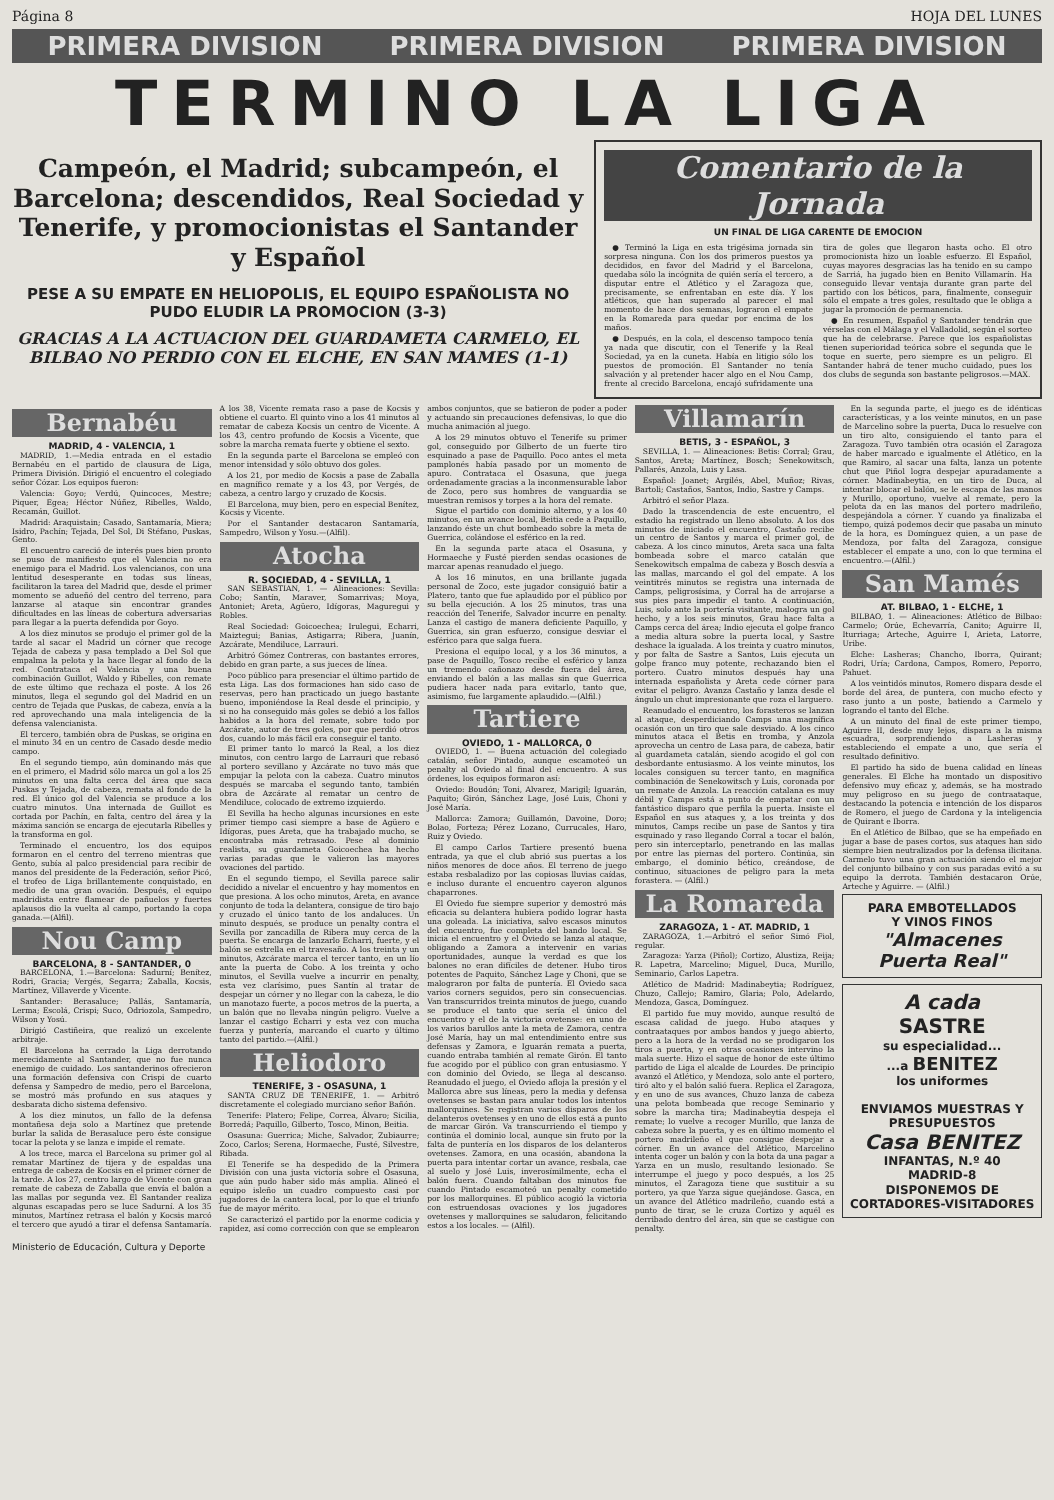Página 8 HOJA DEL LUNES
PRIMERA DIVISION PRIMERA DIVISION PRIMERA DIVISION
TERMINO LA LIGA
Campeón, el Madrid; subcampeón, el Barcelona; descendidos, Real Sociedad y Tenerife, y promocionistas el Santander y Español
PESE A SU EMPATE EN HELIOPOLIS, EL EQUIPO ESPAÑOLISTA NO PUDO ELUDIR LA PROMOCION (3-3)
GRACIAS A LA ACTUACION DEL GUARDAMETA CARMELO, EL BILBAO NO PERDIO CON EL ELCHE, EN SAN MAMES (1-1)
Comentario de la Jornada
UN FINAL DE LIGA CARENTE DE EMOCION
● Terminó la Liga en esta trigésima jornada sin sorpresa ninguna. Con los dos primeros puestos ya decididos, en favor del Madrid y el Barcelona, quedaba sólo la incógnita de quién sería el tercero, a disputar entre el Atlético y el Zaragoza que, precisamente, se enfrentaban en este día. Y los atléticos, que han superado al parecer el mal momento de hace dos semanas, lograron el empate en la Romareda para quedar por encima de los maños.
● Después, en la cola, el descenso tampoco tenía ya nada que discutir, con el Tenerife y la Real Sociedad, ya en la cuneta. Había en litigio sólo los puestos de promoción. El Santander no tenía salvación y al pretender hacer algo en el Nou Camp, frente al crecido Barcelona, encajó sufridamente una tira de goles que llegaron hasta ocho. El otro promocionista hizo un loable esfuerzo. El Español, cuyas mayores desgracias las ha tenido en su campo de Sarriá, ha jugado bien en Benito Villamarín. Ha conseguido llevar ventaja durante gran parte del partido con los béticos, para, finalmente, conseguir sólo el empate a tres goles, resultado que le obliga a jugar la promoción de permanencia.
● En resumen, Español y Santander tendrán que vérselas con el Málaga y el Valladolid, según el sorteo que ha de celebrarse. Parece que los españolistas tienen superioridad teórica sobre el segunda que le toque en suerte, pero siempre es un peligro. El Santander habrá de tener mucho cuidado, pues los dos clubs de segunda son bastante peligrosos.—MAX.
Bernabéu
MADRID, 4 - VALENCIA, 1
MADRID, 1.—Media entrada en el estadio Bernabéu en el partido de clausura de Liga, Primera División. Dirigió el encuentro el colegiado señor Cózar. Los equipos fueron:
Valencia: Goyo; Verdú, Quincoces, Mestre; Piquer, Egea; Héctor Núñez, Ribelles, Waldo, Recamán, Guillot.
Madrid: Araquistain; Casado, Santamaría, Miera; Isidro, Pachín; Tejada, Del Sol, Di Stéfano, Puskas, Gento.
El encuentro careció de interés pues bien pronto se puso de manifiesto que el Valencia no era enemigo para el Madrid. Los valencianos, con una lentitud desesperante en todas sus líneas, facilitaron la tarea del Madrid que, desde el primer momento se adueñó del centro del terreno, para lanzarse al ataque sin encontrar grandes dificultades en las líneas de cobertura adversarias para llegar a la puerta defendida por Goyo.
A los diez minutos se produjo el primer gol de la tarde al sacar el Madrid un córner que recoge Tejada de cabeza y pasa templado a Del Sol que empalma la pelota y la hace llegar al fondo de la red. Contrataca el Valencia y una buena combinación Guillot, Waldo y Ribelles, con remate de este último que rechaza el poste. A los 26 minutos, llega el segundo gol del Madrid en un centro de Tejada que Puskas, de cabeza, envía a la red aprovechando una mala inteligencia de la defensa valencianista.
El tercero, también obra de Puskas, se origina en el minuto 34 en un centro de Casado desde medio campo.
En el segundo tiempo, aún dominando más que en el primero, el Madrid sólo marca un gol a los 25 minutos en una falta cerca del área que saca Puskas y Tejada, de cabeza, remata al fondo de la red. El único gol del Valencia se produce a los cuatro minutos. Una internada de Guillot es cortada por Pachín, en falta, centro del área y la máxima sanción se encarga de ejecutarla Ribelles y la transforma en gol.
Terminado el encuentro, los dos equipos formaron en el centro del terreno mientras que Gento, subía al palco presidencial para recibir de manos del presidente de la Federación, señor Picó, el trofeo de Liga brillantemente conquistado, en medio de una gran ovación. Después, el equipo madridista entre flamear de pañuelos y fuertes aplausos dio la vuelta al campo, portando la copa ganada.—(Alfil).
Nou Camp
BARCELONA, 8 - SANTANDER, 0
BARCELONA, 1.—Barcelona: Sadurní; Benítez, Rodri, Gracia; Vergés, Segarra; Zaballa, Kocsis, Martínez, Villaverde y Vicente.
Santander: Berasaluce; Pallás, Santamaría, Lerma; Escolá, Crispi; Suco, Odriozola, Sampedro, Wilson y Yosú.
Dirigió Castiñeira, que realizó un excelente arbitraje.
El Barcelona ha cerrado la Liga derrotando merecidamente al Santander, que no fue nunca enemigo de cuidado. Los santanderinos ofrecieron una formación defensiva con Crispi de cuarto defensa y Sampedro de medio, pero el Barcelona, se mostró más profundo en sus ataques y desbarata dicho sistema defensivo.
A los diez minutos, un fallo de la defensa montañesa deja solo a Martínez que pretende burlar la salida de Berasaluce pero éste consigue tocar la pelota y se lanza e impide el remate.
A los trece, marca el Barcelona su primer gol al rematar Martínez de tijera y de espaldas una entrega de cabeza de Kocsis en el primer córner de la tarde. A los 27, centro largo de Vicente con gran remate de cabeza de Zaballa que envía el balón a las mallas por segunda vez. El Santander realiza algunas escapadas pero se luce Sadurní. A los 35 minutos, Martínez retrasa el balón y Kocsis marcó el tercero que ayudó a tirar el defensa Santamaría. A los 38, Vicente remata raso a pase de Kocsis y obtiene el cuarto. El quinto vino a los 41 minutos al rematar de cabeza Kocsis un centro de Vicente. A los 43, centro profundo de Kocsis a Vicente, que sobre la marcha remata fuerte y obtiene el sexto.
En la segunda parte el Barcelona se empleó con menor intensidad y sólo obtuvo dos goles.
A los 21, por medio de Kocsis a pase de Zaballa en magnífico remate y a los 43, por Vergés, de cabeza, a centro largo y cruzado de Kocsis.
El Barcelona, muy bien, pero en especial Benítez, Kocsis y Vicente.
Por el Santander destacaron Santamaría, Sampedro, Wilson y Yosu.—(Alfil).
Atocha
R. SOCIEDAD, 4 - SEVILLA, 1
SAN SEBASTIAN, 1. — Alineaciones: Sevilla: Cobo; Santín, Maraver, Somarrivas; Moya, Antoniet; Areta, Agüero, Idígoras, Maguregui y Robles.
Real Sociedad: Goicoechea; Irulegui, Echarri, Maiztegui; Banias, Astigarra; Ribera, Juanín, Azcárate, Mendiluce, Larrauri.
Arbitró Gómez Contreras, con bastantes errores, debido en gran parte, a sus jueces de línea.
Poco público para presenciar el último partido de esta Liga. Las dos formaciones han sido caso de reservas, pero han practicado un juego bastante bueno, imponiéndose la Real desde el principio, y si no ha conseguido más goles se debió a los fallos habidos a la hora del remate, sobre todo por Azcárate, autor de tres goles, por que perdió otros dos, cuando lo más fácil era conseguir el tanto.
El primer tanto lo marcó la Real, a los diez minutos, con centro largo de Larrauri que rebasó al portero sevillano y Azcárate no tuvo más que empujar la pelota con la cabeza. Cuatro minutos después se marcaba el segundo tanto, también obra de Azcárate al rematar un centro de Mendiluce, colocado de extremo izquierdo.
El Sevilla ha hecho algunas incursiones en este primer tiempo casi siempre a base de Agüero e Idígoras, pues Areta, que ha trabajado mucho, se encontraba más retrasado. Pese al dominio realista, su guardameta Goicoechea ha hecho varias paradas que le valieron las mayores ovaciones del partido.
En el segundo tiempo, el Sevilla parece salir decidido a nivelar el encuentro y hay momentos en que presiona. A los ocho minutos, Areta, en avance conjunto de toda la delantera, consigue de tiro bajo y cruzado el único tanto de los andaluces. Un minuto después, se produce un penalty contra el Sevilla por zancadilla de Ribera muy cerca de la puerta. Se encarga de lanzarlo Echarri, fuerte, y el balón se estrella en el travesaño. A los treinta y un minutos, Azcárate marca el tercer tanto, en un lío ante la puerta de Cobo. A los treinta y ocho minutos, el Sevilla vuelve a incurrir en penalty, esta vez clarísimo, pues Santín al tratar de despejar un córner y no llegar con la cabeza, le dio un manotazo fuerte, a pocos metros de la puerta, a un balón que no llevaba ningún peligro. Vuelve a lanzar el castigo Echarri y esta vez con mucha fuerza y puntería, marcando el cuarto y último tanto del partido.—(Alfil.)
Heliodoro
TENERIFE, 3 - OSASUNA, 1
SANTA CRUZ DE TENERIFE, 1. — Arbitró discretamente el colegiado murciano señor Bañón.
Tenerife: Platero; Felipe, Correa, Álvaro; Sicilia, Borredá; Paquillo, Gilberto, Tosco, Minon, Beitia.
Osasuna: Guerrica; Miche, Salvador, Zubiaurre; Zoco, Carlos; Serena, Hormaeche, Fusté, Silvestre, Ribada.
El Tenerife se ha despedido de la Primera División con una justa victoria sobre el Osasuna, que aún pudo haber sido más amplia. Alineó el equipo isleño un cuadro compuesto casi por jugadores de la cantera local, por lo que el triunfo fue de mayor mérito.
Se caracterizó el partido por la enorme codicia y rapidez, así como corrección con que se emplearon ambos conjuntos, que se batieron de poder a poder y actuando sin precauciones defensivas, lo que dio mucha animación al juego.
A los 29 minutos obtuvo el Tenerife su primer gol, conseguido por Gilberto de un fuerte tiro esquinado a pase de Paquillo. Poco antes el meta pamplonés había pasado por un momento de apuro. Contrataca el Osasuna, que juega ordenadamente gracias a la inconmensurable labor de Zoco, pero sus hombres de vanguardia se muestran remisos y torpes a la hora del remate.
Sigue el partido con dominio alterno, y a los 40 minutos, en un avance local, Beitia cede a Paquillo, lanzando éste un chut bombeado sobre la meta de Guerrica, colándose el esférico en la red.
En la segunda parte ataca el Osasuna, y Hormaeche y Fusté pierden sendas ocasiones de marcar apenas reanudado el juego.
A los 16 minutos, en una brillante jugada personal de Zoco, este jugador consiguió batir a Platero, tanto que fue aplaudido por el público por su bella ejecución. A los 25 minutos, tras una reacción del Tenerife, Salvador incurre en penalty. Lanza el castigo de manera deficiente Paquillo, y Guerrica, sin gran esfuerzo, consigue desviar el esférico para que salga fuera.
Presiona el equipo local, y a los 36 minutos, a pase de Paquillo, Tosco recibe el esférico y lanza un tremendo cañonazo desde fuera del área, enviando el balón a las mallas sin que Guerrica pudiera hacer nada para evitarlo, tanto que, asimismo, fue largamente aplaudido.—(Alfil.)
Tartiere
OVIEDO, 1 - MALLORCA, 0
OVIEDO, 1. — Buena actuación del colegiado catalán, señor Pintado, aunque escamoteó un penalty al Oviedo al final del encuentro. A sus órdenes, los equipos formaron así:
Oviedo: Boudón; Toni, Alvarez, Marigil; Iguarán, Paquito; Girón, Sánchez Lage, José Luis, Choni y José María.
Mallorca: Zamora; Guillamón, Davoine, Doro; Bolao, Forteza; Pérez Lozano, Currucales, Haro, Ruiz y Oviedo.
El campo Carlos Tartiere presentó buena entrada, ya que el club abrió sus puertas a los niños menores de doce años. El terreno de juego estaba resbaladizo por las copiosas lluvias caídas, e incluso durante el encuentro cayeron algunos chaparrones.
El Oviedo fue siempre superior y demostró más eficacia su delantera hubiera podido lograr hasta una goleada. La iniciativa, salvo escasos minutos del encuentro, fue completa del bando local. Se inicia el encuentro y el Oviedo se lanza al ataque, obligando a Zamora a intervenir en varias oportunidades, aunque la verdad es que los balones no eran difíciles de detener. Hubo tiros potentes de Paquito, Sánchez Lage y Choni, que se malograron por falta de puntería. El Oviedo saca varios corners seguidos, pero sin consecuencias. Van transcurridos treinta minutos de juego, cuando se produce el tanto que sería el único del encuentro y el de la victoria ovetense: en uno de los varios barullos ante la meta de Zamora, centra José María, hay un mal entendimiento entre sus defensas y Zamora, e Iguarán remata a puerta, cuando entraba también al remate Girón. El tanto fue acogido por el público con gran entusiasmo. Y con dominio del Oviedo, se llega al descanso. Reanudado el juego, el Oviedo afloja la presión y el Mallorca abre sus líneas, pero la media y defensa ovetenses se bastan para anular todos los intentos mallorquines. Se registran varios disparos de los delanteros ovetenses y en uno de ellos está a punto de marcar Girón. Va transcurriendo el tiempo y continúa el dominio local, aunque sin fruto por la falta de puntería en los disparos de los delanteros ovetenses. Zamora, en una ocasión, abandona la puerta para intentar cortar un avance, resbala, cae al suelo y José Luis, inverosímilmente, echa el balón fuera. Cuando faltaban dos minutos fue cuando Pintado escamoteó un penalty cometido por los mallorquines. El público acogió la victoria con estruendosas ovaciones y los jugadores ovetenses y mallorquines se saludaron, felicitando estos a los locales. — (Alfil).
Villamarín
BETIS, 3 - ESPAÑOL, 3
SEVILLA, 1. — Alineaciones: Betis: Corral; Grau, Santos, Areta; Martínez, Bosch; Senekowitsch, Pallarés, Anzola, Luis y Lasa.
Español: Joanet; Argilés, Abel, Muñoz; Rivas, Bartoli; Castaños, Santos, Indio, Sastre y Camps.
Arbitró el señor Plaza.
Dado la trascendencia de este encuentro, el estadio ha registrado un lleno absoluto. A los dos minutos de iniciado el encuentro, Castaño recibe un centro de Santos y marca el primer gol, de cabeza. A los cinco minutos, Areta saca una falta bombeada sobre el marco catalán que Senekowitsch empalma de cabeza y Bosch desvía a las mallas, marcando el gol del empate. A los veintitrés minutos se registra una internada de Camps, peligrosísima, y Corral ha de arrojarse a sus pies para impedir el tanto. A continuación, Luis, solo ante la portería visitante, malogra un gol hecho, y a los seis minutos, Grau hace falta a Camps cerca del área; Indio ejecuta el golpe franco a media altura sobre la puerta local, y Sastre deshace la igualada. A los treinta y cuatro minutos, y por falta de Sastre a Santos, Luis ejecuta un golpe franco muy potente, rechazando bien el portero. Cuatro minutos después hay una internada españolista y Areta cede córner para evitar el peligro. Avanza Castaño y lanza desde el ángulo un chut impresionante que roza el larguero.
Reanudado el encuentro, los forasteros se lanzan al ataque, desperdiciando Camps una magnífica ocasión con un tiro que sale desviado. A los cinco minutos ataca el Betis en tromba, y Anzola aprovecha un centro de Lasa para, de cabeza, batir al guardameta catalán, siendo acogido el gol con desbordante entusiasmo. A los veinte minutos, los locales consiguen su tercer tanto, en magnífica combinación de Senekowitsch y Luis, coronada por un remate de Anzola. La reacción catalana es muy débil y Camps está a punto de empatar con un fantástico disparo que perfila la puerta. Insiste el Español en sus ataques y, a los treinta y dos minutos, Camps recibe un pase de Santos y tira esquinado y raso llegando Corral a tocar el balón, pero sin interceptarlo, penetrando en las mallas por entre las piernas del portero. Continúa, sin embargo, el dominio bético, creándose, de continuo, situaciones de peligro para la meta forastera. — (Alfil.)
La Romareda
ZARAGOZA, 1 - AT. MADRID, 1
ZARAGOZA, 1.—Arbitró el señor Simó Fiol, regular.
Zaragoza: Yarza (Piñol); Cortizo, Alustiza, Reija; R. Lapetra, Marcelino; Miguel, Duca, Murillo, Seminario, Carlos Lapetra.
Atlético de Madrid: Madinabeytia; Rodríguez, Chuzo, Callejo; Ramiro, Glaria; Polo, Adelardo, Mendoza, Gasca, Domínguez.
El partido fue muy movido, aunque resultó de escasa calidad de juego. Hubo ataques y contraataques por ambos bandos y juego abierto, pero a la hora de la verdad no se prodigaron los tiros a puerta, y en otras ocasiones intervino la mala suerte. Hizo el saque de honor de este último partido de Liga el alcalde de Lourdes. De principio avanzó el Atlético, y Mendoza, solo ante el portero, tiró alto y el balón salió fuera. Replica el Zaragoza, y en uno de sus avances, Chuzo lanza de cabeza una pelota bombeada que recoge Seminario y sobre la marcha tira; Madinabeytia despeja el remate; lo vuelve a recoger Murillo, que lanza de cabeza sobre la puerta, y es en último momento el portero madrileño el que consigue despejar a córner. En un avance del Atlético, Marcelino intenta coger un balón y con la bota da una pagar a Yarza en un muslo, resultando lesionado. Se interrumpe el juego y poco después, a los 25 minutos, el Zaragoza tiene que sustituir a su portero, ya que Yarza sigue quejándose. Gasca, en un avance del Atlético madrileño, cuando está a punto de tirar, se le cruza Cortizo y aquél es derribado dentro del área, sin que se castigue con penalty.
En la segunda parte, el juego es de idénticas características, y a los veinte minutos, en un pase de Marcelino sobre la puerta, Duca lo resuelve con un tiro alto, consiguiendo el tanto para el Zaragoza. Tuvo también otra ocasión el Zaragoza de haber marcado e igualmente el Atlético, en la que Ramiro, al sacar una falta, lanza un potente chut que Piñol logra despejar apuradamente a córner. Madinabeytia, en un tiro de Duca, al intentar blocar el balón, se le escapa de las manos y Murillo, oportuno, vuelve al remate, pero la pelota da en las manos del portero madrileño, despejándola a córner. Y cuando ya finalizaba el tiempo, quizá podemos decir que pasaba un minuto de la hora, es Domínguez quien, a un pase de Mendoza, por falta del Zaragoza, consigue establecer el empate a uno, con lo que termina el encuentro.—(Alfil.)
San Mamés
AT. BILBAO, 1 - ELCHE, 1
BILBAO, 1. — Alineaciones: Atlético de Bilbao: Carmelo; Orúe, Echevarría, Canito; Aguirre II, Iturriaga; Arteche, Aguirre I, Arieta, Latorre, Uribe.
Elche: Lasheras; Chancho, Iborra, Quirant; Rodri, Uría; Cardona, Campos, Romero, Peporro, Pahuet.
A los veintidós minutos, Romero dispara desde el borde del área, de puntera, con mucho efecto y raso junto a un poste, batiendo a Carmelo y logrando el tanto del Elche.
A un minuto del final de este primer tiempo, Aguirre II, desde muy lejos, dispara a la misma escuadra, sorprendiendo a Lasheras y estableciendo el empate a uno, que sería el resultado definitivo.
El partido ha sido de buena calidad en líneas generales. El Elche ha montado un dispositivo defensivo muy eficaz y, además, se ha mostrado muy peligroso en su juego de contraataque, destacando la potencia e intención de los disparos de Romero, el juego de Cardona y la inteligencia de Quirant e Iborra.
En el Atlético de Bilbao, que se ha empeñado en jugar a base de pases cortos, sus ataques han sido siempre bien neutralizados por la defensa ilicitana. Carmelo tuvo una gran actuación siendo el mejor del conjunto bilbaíno y con sus paradas evitó a su equipo la derrota. También destacaron Orúe, Arteche y Aguirre. — (Alfil.)
PARA EMBOTELLADOS
Y VINOS FINOS
"Almacenes Puerta Real"
A cada
SASTRE
su especialidad...
...a BENITEZ
los uniformes
ENVIAMOS MUESTRAS Y PRESUPUESTOS
Casa BENITEZ
INFANTAS, N.º 40
MADRID-8
DISPONEMOS DE
CORTADORES-VISITADORES
Ministerio de Educación, Cultura y Deporte